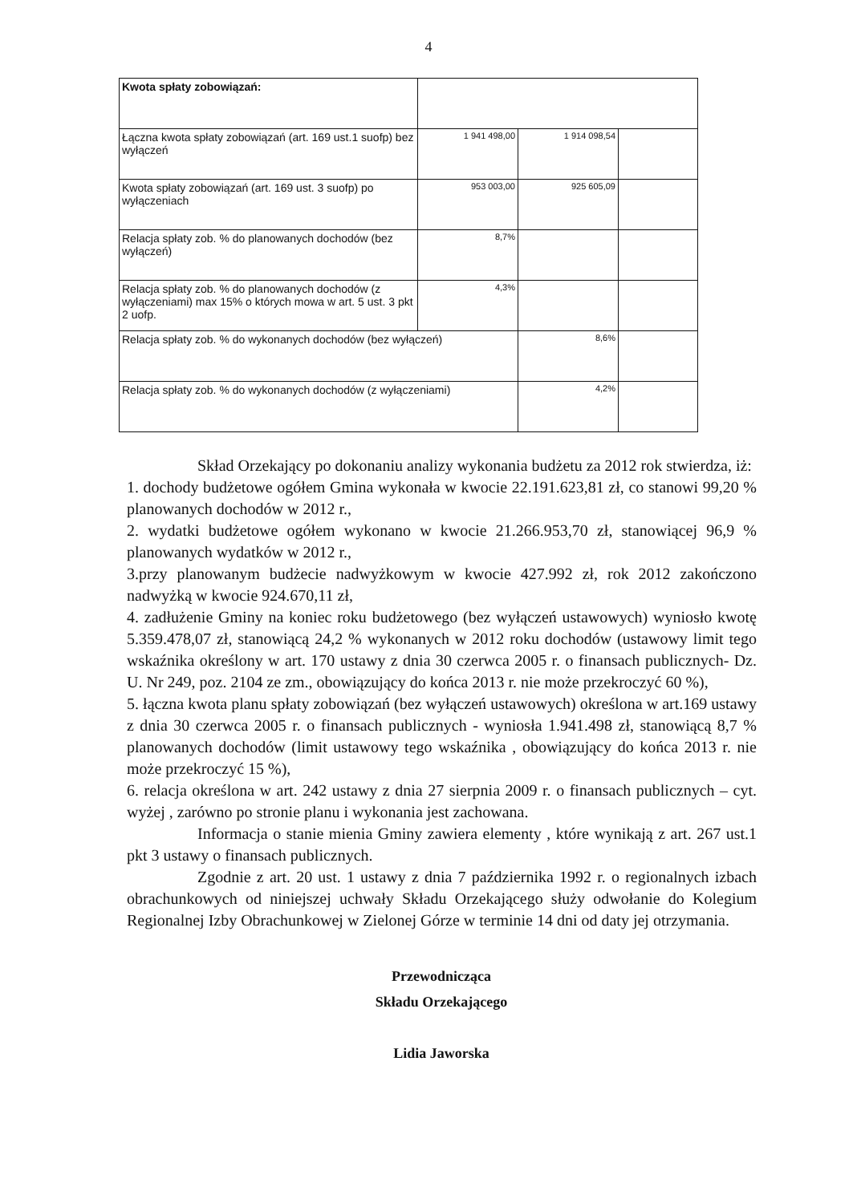4
| Kwota spłaty zobowiązań: | | | |
| Łączna kwota spłaty zobowiązań (art. 169 ust.1 suofp) bez wyłączeń | 1 941 498,00 | 1 914 098,54 | |
| Kwota spłaty zobowiązań (art. 169 ust. 3 suofp) po wyłączeniach | 953 003,00 | 925 605,09 | |
| Relacja spłaty zob. % do planowanych dochodów (bez wyłączeń) | 8,7% | | |
| Relacja spłaty zob. % do planowanych dochodów (z wyłączeniami) max 15% o których mowa w art. 5 ust. 3 pkt 2 uofp. | 4,3% | | |
| Relacja spłaty zob. % do wykonanych dochodów (bez wyłączeń) | | 8,6% | |
| Relacja spłaty zob. % do wykonanych dochodów (z wyłączeniami) | | 4,2% | |
Skład Orzekający po dokonaniu analizy wykonania budżetu za 2012 rok stwierdza, iż:
1. dochody budżetowe ogółem Gmina wykonała w kwocie 22.191.623,81 zł, co stanowi 99,20 % planowanych dochodów w 2012 r.,
2. wydatki budżetowe ogółem wykonano w kwocie 21.266.953,70 zł, stanowiącej 96,9 % planowanych wydatków w 2012 r.,
3.przy planowanym budżecie nadwyżkowym w kwocie 427.992 zł, rok 2012 zakończono nadwyżką w kwocie 924.670,11 zł,
4. zadłużenie Gminy na koniec roku budżetowego (bez wyłączeń ustawowych) wyniosło kwotę 5.359.478,07 zł, stanowiącą 24,2 % wykonanych w 2012 roku dochodów (ustawowy limit tego wskaźnika określony w art. 170 ustawy z dnia 30 czerwca 2005 r. o finansach publicznych- Dz. U. Nr 249, poz. 2104 ze zm., obowiązujący do końca 2013 r. nie może przekroczyć 60 %),
5. łączna kwota planu spłaty zobowiązań (bez wyłączeń ustawowych) określona w art.169 ustawy z dnia 30 czerwca 2005 r. o finansach publicznych - wyniosła 1.941.498 zł, stanowiącą 8,7 % planowanych dochodów (limit ustawowy tego wskaźnika , obowiązujący do końca 2013 r. nie może przekroczyć 15 %),
6. relacja określona w art. 242 ustawy z dnia 27 sierpnia 2009 r. o finansach publicznych – cyt. wyżej , zarówno po stronie planu i wykonania jest zachowana.
Informacja o stanie mienia Gminy zawiera elementy , które wynikają z art. 267 ust.1 pkt 3 ustawy o finansach publicznych.
Zgodnie z art. 20 ust. 1 ustawy z dnia 7 października 1992 r. o regionalnych izbach obrachunkowych od niniejszej uchwały Składu Orzekającego służy odwołanie do Kolegium Regionalnej Izby Obrachunkowej w Zielonej Górze w terminie 14 dni od daty jej otrzymania.
Przewodnicząca
Składu Orzekającego
Lidia Jaworska